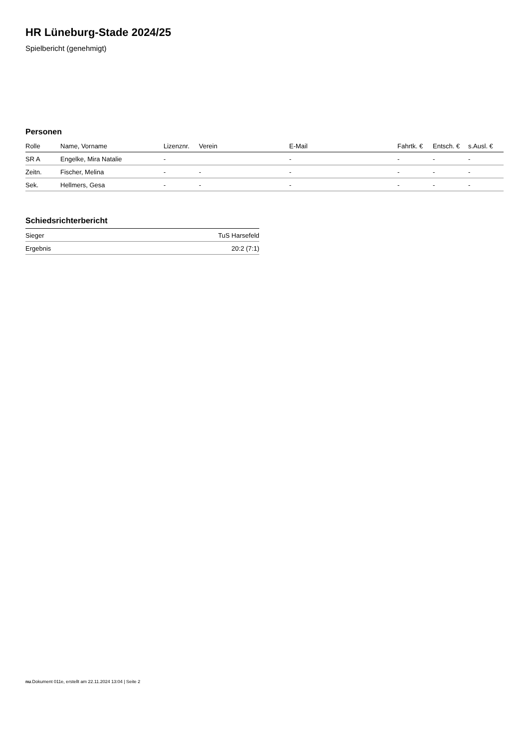HR Lüneburg-Stade 2024/25
Spielbericht (genehmigt)
Personen
| Rolle | Name, Vorname | Lizenznr. | Verein | E-Mail | Fahrtk. € | Entsch. € | s.Ausl. € |
| --- | --- | --- | --- | --- | --- | --- | --- |
| SR A | Engelke, Mira Natalie | - | | - | - | - | - |
| Zeitn. | Fischer, Melina | - | - | - | - | - | - |
| Sek. | Hellmers, Gesa | - | - | - | - | - | - |
Schiedsrichterbericht
| Sieger | TuS Harsefeld |
| Ergebnis | 20:2 (7:1) |
nu.Dokument 011e, erstellt am 22.11.2024 13:04 | Seite 2